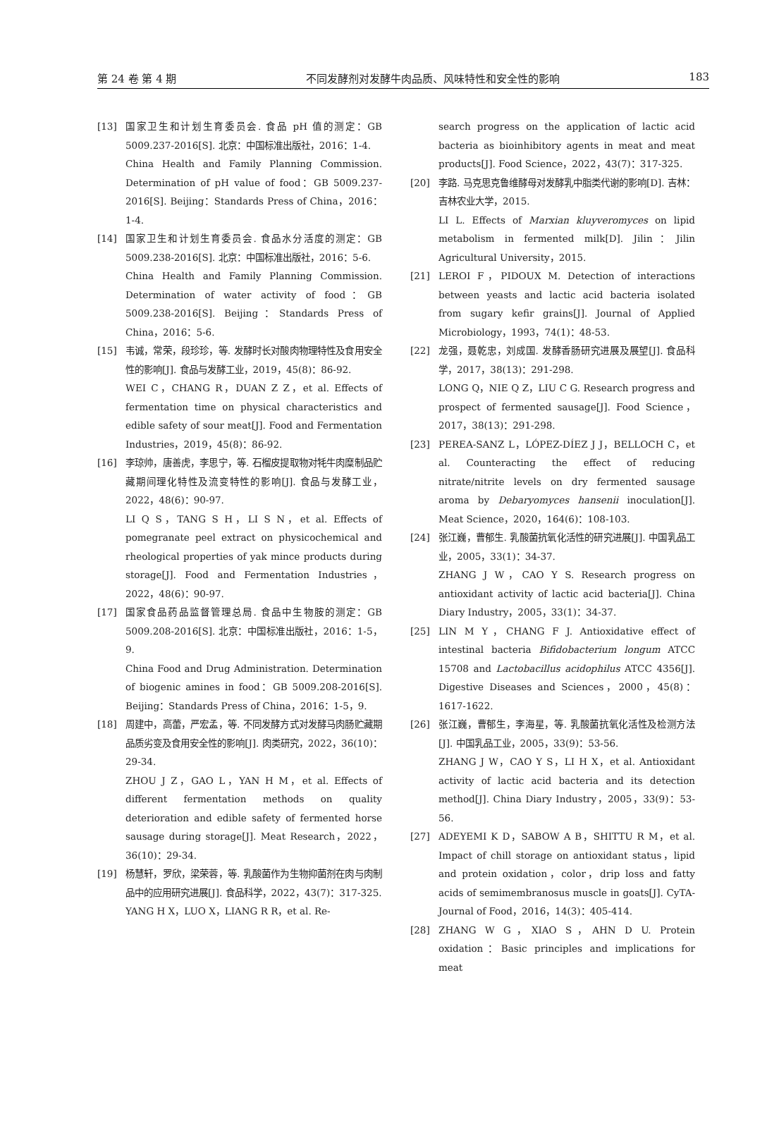第 24 卷 第 4 期 不同发酵剂对发酵牛肉品质、风味特性和安全性的影响 183
[13] 国家卫生和计划生育委员会. 食品 pH 值的测定：GB 5009.237-2016[S]. 北京：中国标准出版社，2016：1-4.
China Health and Family Planning Commission. Determination of pH value of food：GB 5009.237-2016[S]. Beijing：Standards Press of China，2016：1-4.
[14] 国家卫生和计划生育委员会. 食品水分活度的测定：GB 5009.238-2016[S]. 北京：中国标准出版社，2016：5-6.
China Health and Family Planning Commission. Determination of water activity of food：GB 5009.238-2016[S]. Beijing：Standards Press of China，2016：5-6.
[15] 韦诚，常荣，段珍珍，等. 发酵时长对酸肉物理特性及食用安全性的影响[J]. 食品与发酵工业，2019，45(8)：86-92.
WEI C，CHANG R，DUAN Z Z，et al. Effects of fermentation time on physical characteristics and edible safety of sour meat[J]. Food and Fermentation Industries，2019，45(8)：86-92.
[16] 李琼帅，唐善虎，李思宁，等. 石榴皮提取物对牦牛肉糜制品贮藏期间理化特性及流变特性的影响[J]. 食品与发酵工业，2022，48(6)：90-97.
LI Q S，TANG S H，LI S N，et al. Effects of pomegranate peel extract on physicochemical and rheological properties of yak mince products during storage[J]. Food and Fermentation Industries，2022，48(6)：90-97.
[17] 国家食品药品监督管理总局. 食品中生物胺的测定：GB 5009.208-2016[S]. 北京：中国标准出版社，2016：1-5，9.
China Food and Drug Administration. Determination of biogenic amines in food：GB 5009.208-2016[S]. Beijing：Standards Press of China，2016：1-5，9.
[18] 周建中，高蕾，严宏孟，等. 不同发酵方式对发酵马肉肠贮藏期品质劣变及食用安全性的影响[J]. 肉类研究，2022，36(10)：29-34.
ZHOU J Z，GAO L，YAN H M，et al. Effects of different fermentation methods on quality deterioration and edible safety of fermented horse sausage during storage[J]. Meat Research，2022，36(10)：29-34.
[19] 杨慧轩，罗欣，梁荣蓉，等. 乳酸菌作为生物抑菌剂在肉与肉制品中的应用研究进展[J]. 食品科学，2022，43(7)：317-325.
YANG H X，LUO X，LIANG R R，et al. Re-
search progress on the application of lactic acid bacteria as bioinhibitory agents in meat and meat products[J]. Food Science，2022，43(7)：317-325.
[20] 李路. 马克思克鲁维酵母对发酵乳中脂类代谢的影响[D]. 吉林：吉林农业大学，2015.
LI L. Effects of Marxian kluyveromyces on lipid metabolism in fermented milk[D]. Jilin：Jilin Agricultural University，2015.
[21] LEROI F，PIDOUX M. Detection of interactions between yeasts and lactic acid bacteria isolated from sugary kefir grains[J]. Journal of Applied Microbiology，1993，74(1)：48-53.
[22] 龙强，聂乾忠，刘成国. 发酵香肠研究进展及展望[J]. 食品科学，2017，38(13)：291-298.
LONG Q，NIE Q Z，LIU C G. Research progress and prospect of fermented sausage[J]. Food Science，2017，38(13)：291-298.
[23] PEREA-SANZ L，LÓPEZ-DÍEZ J J，BELLOCH C，et al. Counteracting the effect of reducing nitrate/nitrite levels on dry fermented sausage aroma by Debaryomyces hansenii inoculation[J]. Meat Science，2020，164(6)：108-103.
[24] 张江巍，曹郁生. 乳酸菌抗氧化活性的研究进展[J]. 中国乳品工业，2005，33(1)：34-37.
ZHANG J W，CAO Y S. Research progress on antioxidant activity of lactic acid bacteria[J]. China Diary Industry，2005，33(1)：34-37.
[25] LIN M Y，CHANG F J. Antioxidative effect of intestinal bacteria Bifidobacterium longum ATCC 15708 and Lactobacillus acidophilus ATCC 4356[J]. Digestive Diseases and Sciences，2000，45(8)：1617-1622.
[26] 张江巍，曹郁生，李海星，等. 乳酸菌抗氧化活性及检测方法[J]. 中国乳品工业，2005，33(9)：53-56.
ZHANG J W，CAO Y S，LI H X，et al. Antioxidant activity of lactic acid bacteria and its detection method[J]. China Diary Industry，2005，33(9)：53-56.
[27] ADEYEMI K D，SABOW A B，SHITTU R M，et al. Impact of chill storage on antioxidant status，lipid and protein oxidation，color，drip loss and fatty acids of semimembranosus muscle in goats[J]. CyTA-Journal of Food，2016，14(3)：405-414.
[28] ZHANG W G，XIAO S，AHN D U. Protein oxidation：Basic principles and implications for meat